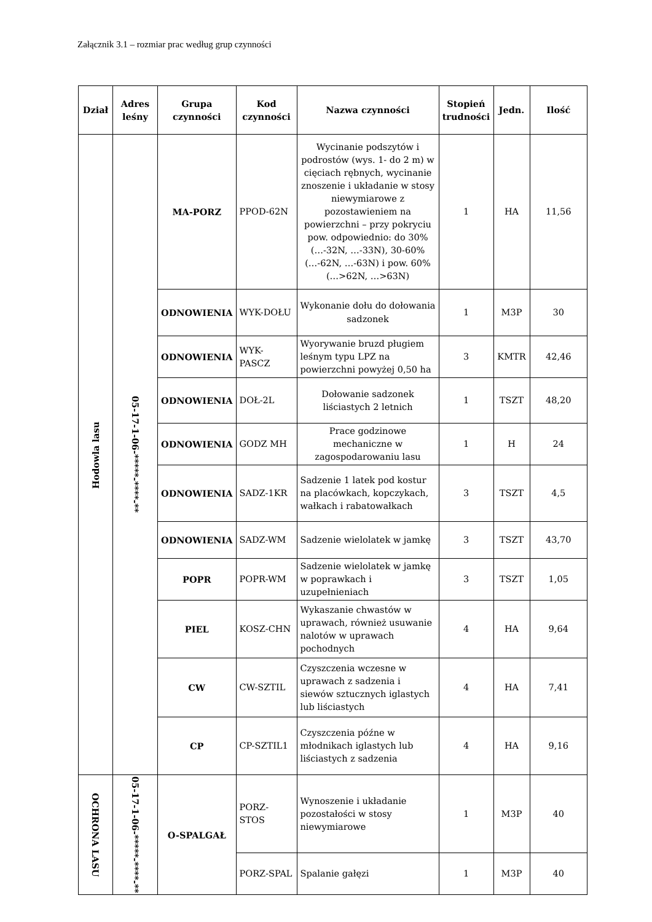Załącznik 3.1 – rozmiar prac według grup czynności
| Dział | Adres leśny | Grupa czynności | Kod czynności | Nazwa czynności | Stopień trudności | Jedn. | Ilość |
| --- | --- | --- | --- | --- | --- | --- | --- |
| Hodowla lasu | 05-17-1-06-*****-****-** | MA-PORZ | PPOD-62N | Wycinanie podszytów i podrostów (wys. 1- do 2 m) w cięciach rębnych, wycinanie znoszenie i układanie w stosy niewymiarowe z pozostawieniem na powierzchni – przy pokryciu pow. odpowiednio: do 30% (…-32N, …-33N), 30-60% (…-62N, …-63N) i pow. 60% (…>62N, …>63N) | 1 | HA | 11,56 |
| | | ODNOWIENIA | WYK-DOŁU | Wykonanie dołu do dołowania sadzonek | 1 | M3P | 30 |
| | | ODNOWIENIA | WYK-PASCZ | Wyorywanie bruzd pługiem leśnym typu LPZ na powierzchni powyżej 0,50 ha | 3 | KMTR | 42,46 |
| | | ODNOWIENIA | DOŁ-2L | Dołowanie sadzonek liściastych 2 letnich | 1 | TSZT | 48,20 |
| | | ODNOWIENIA | GODZ MH | Prace godzinowe mechaniczne w zagospodarowaniu lasu | 1 | H | 24 |
| | | ODNOWIENIA | SADZ-1KR | Sadzenie 1 latek pod kostur na placówkach, kopczykach, wałkach i rabatowałkach | 3 | TSZT | 4,5 |
| | | ODNOWIENIA | SADZ-WM | Sadzenie wielolatek w jamkę | 3 | TSZT | 43,70 |
| | | POPR | POPR-WM | Sadzenie wielolatek w jamkę w poprawkach i uzupełnieniach | 3 | TSZT | 1,05 |
| | | PIEL | KOSZ-CHN | Wykaszanie chwastów w uprawach, również usuwanie nalotów w uprawach pochodnych | 4 | HA | 9,64 |
| | | CW | CW-SZTIL | Czyszczenia wczesne w uprawach z sadzenia i siewów sztucznych iglastych lub liściastych | 4 | HA | 7,41 |
| | | CP | CP-SZTIL1 | Czyszczenia późne w młodnikach iglastych lub liściastych z sadzenia | 4 | HA | 9,16 |
| OCHRONA LASU | 05-17-1-06-*****-****-** | O-SPALGAŁ | PORZ-STOS | Wynoszenie i układanie pozostałości w stosy niewymiarowe | 1 | M3P | 40 |
| | | | PORZ-SPAL | Spalanie gałęzi | 1 | M3P | 40 |